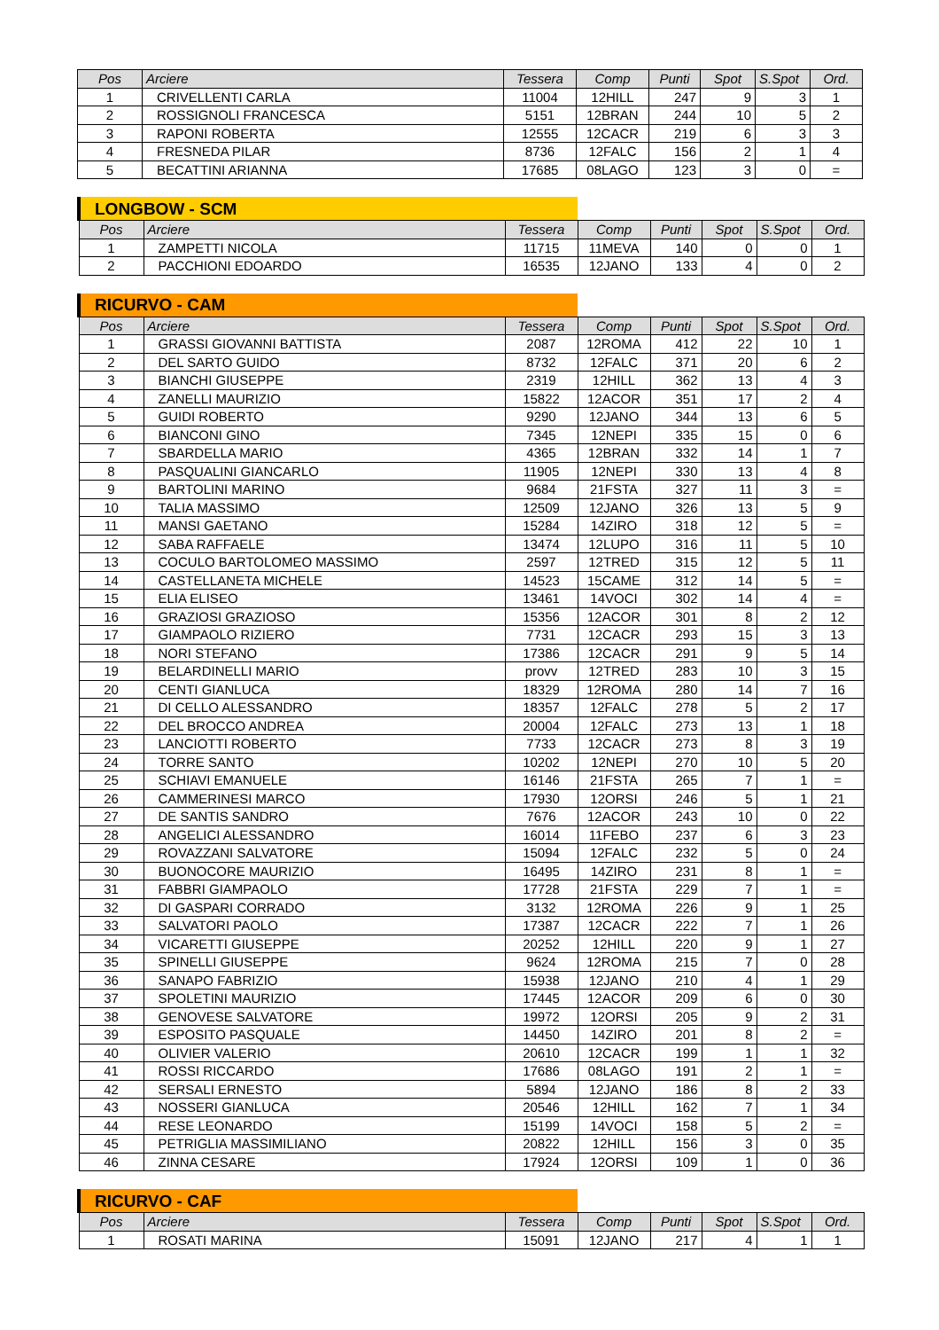| Pos | Arciere | Tessera | Comp | Punti | Spot | S.Spot | Ord. |
| --- | --- | --- | --- | --- | --- | --- | --- |
| 1 | CRIVELLENTI CARLA | 11004 | 12HILL | 247 | 9 | 3 | 1 |
| 2 | ROSSIGNOLI FRANCESCA | 5151 | 12BRAN | 244 | 10 | 5 | 2 |
| 3 | RAPONI ROBERTA | 12555 | 12CACR | 219 | 6 | 3 | 3 |
| 4 | FRESNEDA PILAR | 8736 | 12FALC | 156 | 2 | 1 | 4 |
| 5 | BECATTINI ARIANNA | 17685 | 08LAGO | 123 | 3 | 0 | = |
| LONGBOW - SCM | | | | | | | |
| Pos | Arciere | Tessera | Comp | Punti | Spot | S.Spot | Ord. |
| 1 | ZAMPETTI NICOLA | 11715 | 11MEVA | 140 | 0 | 0 | 1 |
| 2 | PACCHIONI EDOARDO | 16535 | 12JANO | 133 | 4 | 0 | 2 |
| RICURVO - CAM | | | | | | | |
| Pos | Arciere | Tessera | Comp | Punti | Spot | S.Spot | Ord. |
| 1 | GRASSI GIOVANNI BATTISTA | 2087 | 12ROMA | 412 | 22 | 10 | 1 |
| 2 | DEL SARTO GUIDO | 8732 | 12FALC | 371 | 20 | 6 | 2 |
| 3 | BIANCHI GIUSEPPE | 2319 | 12HILL | 362 | 13 | 4 | 3 |
| 4 | ZANELLI MAURIZIO | 15822 | 12ACOR | 351 | 17 | 2 | 4 |
| 5 | GUIDI ROBERTO | 9290 | 12JANO | 344 | 13 | 6 | 5 |
| 6 | BIANCONI GINO | 7345 | 12NEPI | 335 | 15 | 0 | 6 |
| 7 | SBARDELLA MARIO | 4365 | 12BRAN | 332 | 14 | 1 | 7 |
| 8 | PASQUALINI GIANCARLO | 11905 | 12NEPI | 330 | 13 | 4 | 8 |
| 9 | BARTOLINI MARINO | 9684 | 21FSTA | 327 | 11 | 3 | = |
| 10 | TALIA MASSIMO | 12509 | 12JANO | 326 | 13 | 5 | 9 |
| 11 | MANSI GAETANO | 15284 | 14ZIRO | 318 | 12 | 5 | = |
| 12 | SABA RAFFAELE | 13474 | 12LUPO | 316 | 11 | 5 | 10 |
| 13 | COCULO BARTOLOMEO MASSIMO | 2597 | 12TRED | 315 | 12 | 5 | 11 |
| 14 | CASTELLANETA MICHELE | 14523 | 15CAME | 312 | 14 | 5 | = |
| 15 | ELIA ELISEO | 13461 | 14VOCI | 302 | 14 | 4 | = |
| 16 | GRAZIOSI GRAZIOSO | 15356 | 12ACOR | 301 | 8 | 2 | 12 |
| 17 | GIAMPAOLO RIZIERO | 7731 | 12CACR | 293 | 15 | 3 | 13 |
| 18 | NORI STEFANO | 17386 | 12CACR | 291 | 9 | 5 | 14 |
| 19 | BELARDINELLI MARIO | provv | 12TRED | 283 | 10 | 3 | 15 |
| 20 | CENTI GIANLUCA | 18329 | 12ROMA | 280 | 14 | 7 | 16 |
| 21 | DI CELLO ALESSANDRO | 18357 | 12FALC | 278 | 5 | 2 | 17 |
| 22 | DEL BROCCO ANDREA | 20004 | 12FALC | 273 | 13 | 1 | 18 |
| 23 | LANCIOTTI ROBERTO | 7733 | 12CACR | 273 | 8 | 3 | 19 |
| 24 | TORRE SANTO | 10202 | 12NEPI | 270 | 10 | 5 | 20 |
| 25 | SCHIAVI EMANUELE | 16146 | 21FSTA | 265 | 7 | 1 | = |
| 26 | CAMMERINESI MARCO | 17930 | 12ORSI | 246 | 5 | 1 | 21 |
| 27 | DE SANTIS SANDRO | 7676 | 12ACOR | 243 | 10 | 0 | 22 |
| 28 | ANGELICI ALESSANDRO | 16014 | 11FEBO | 237 | 6 | 3 | 23 |
| 29 | ROVAZZANI SALVATORE | 15094 | 12FALC | 232 | 5 | 0 | 24 |
| 30 | BUONOCORE MAURIZIO | 16495 | 14ZIRO | 231 | 8 | 1 | = |
| 31 | FABBRI GIAMPAOLO | 17728 | 21FSTA | 229 | 7 | 1 | = |
| 32 | DI GASPARI CORRADO | 3132 | 12ROMA | 226 | 9 | 1 | 25 |
| 33 | SALVATORI PAOLO | 17387 | 12CACR | 222 | 7 | 1 | 26 |
| 34 | VICARETTI GIUSEPPE | 20252 | 12HILL | 220 | 9 | 1 | 27 |
| 35 | SPINELLI GIUSEPPE | 9624 | 12ROMA | 215 | 7 | 0 | 28 |
| 36 | SANAPO FABRIZIO | 15938 | 12JANO | 210 | 4 | 1 | 29 |
| 37 | SPOLETINI MAURIZIO | 17445 | 12ACOR | 209 | 6 | 0 | 30 |
| 38 | GENOVESE SALVATORE | 19972 | 12ORSI | 205 | 9 | 2 | 31 |
| 39 | ESPOSITO PASQUALE | 14450 | 14ZIRO | 201 | 8 | 2 | = |
| 40 | OLIVIER VALERIO | 20610 | 12CACR | 199 | 1 | 1 | 32 |
| 41 | ROSSI RICCARDO | 17686 | 08LAGO | 191 | 2 | 1 | = |
| 42 | SERSALI ERNESTO | 5894 | 12JANO | 186 | 8 | 2 | 33 |
| 43 | NOSSERI GIANLUCA | 20546 | 12HILL | 162 | 7 | 1 | 34 |
| 44 | RESE LEONARDO | 15199 | 14VOCI | 158 | 5 | 2 | = |
| 45 | PETRIGLIA MASSIMILIANO | 20822 | 12HILL | 156 | 3 | 0 | 35 |
| 46 | ZINNA CESARE | 17924 | 12ORSI | 109 | 1 | 0 | 36 |
| RICURVO - CAF | | | | | | | |
| Pos | Arciere | Tessera | Comp | Punti | Spot | S.Spot | Ord. |
| 1 | ROSATI MARINA | 15091 | 12JANO | 217 | 4 | 1 | 1 |